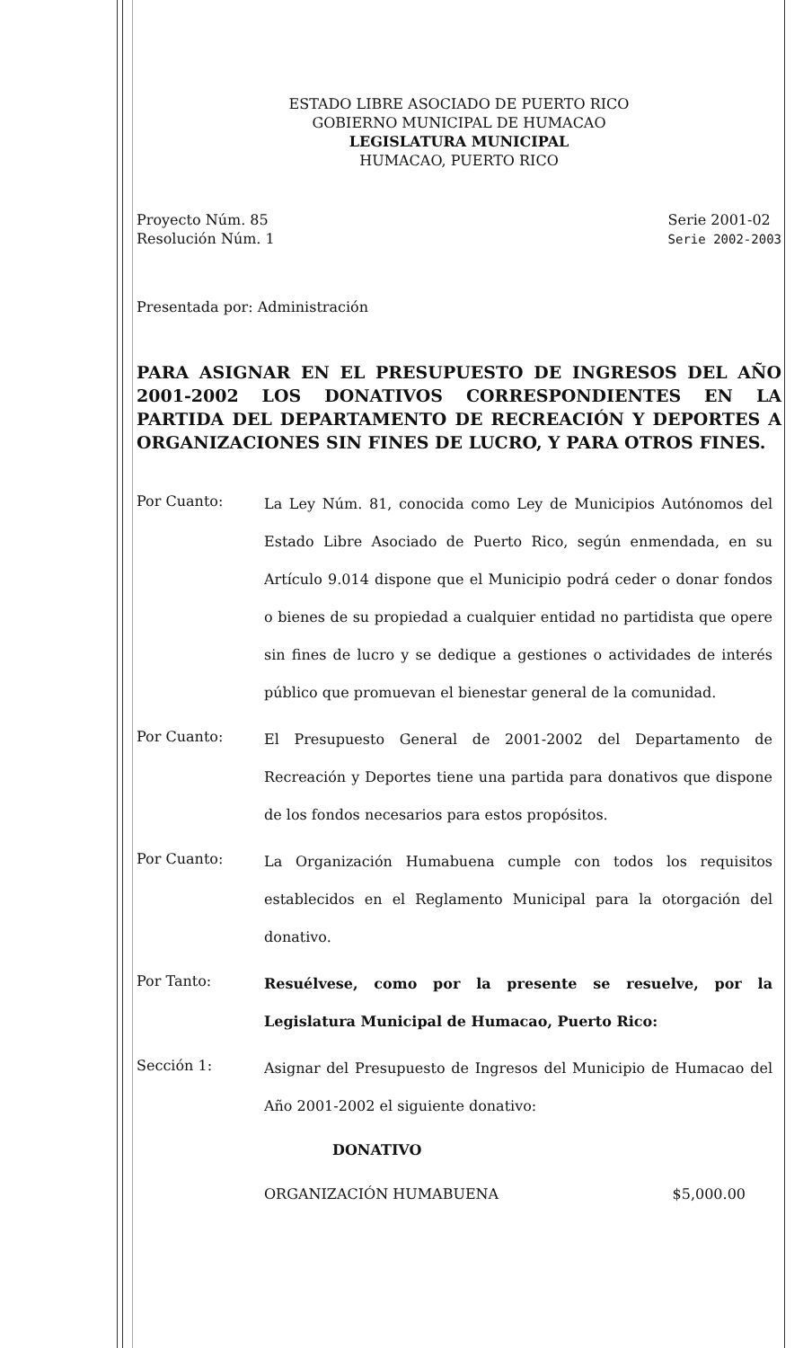ESTADO LIBRE ASOCIADO DE PUERTO RICO
GOBIERNO MUNICIPAL DE HUMACAO
LEGISLATURA MUNICIPAL
HUMACAO, PUERTO RICO
Proyecto Núm. 85
Resolución Núm. 1
Serie 2001-02
Serie 2002-2003
Presentada por: Administración
PARA ASIGNAR EN EL PRESUPUESTO DE INGRESOS DEL AÑO 2001-2002 LOS DONATIVOS CORRESPONDIENTES EN LA PARTIDA DEL DEPARTAMENTO DE RECREACIÓN Y DEPORTES A ORGANIZACIONES SIN FINES DE LUCRO, Y PARA OTROS FINES.
Por Cuanto:
La Ley Núm. 81, conocida como Ley de Municipios Autónomos del Estado Libre Asociado de Puerto Rico, según enmendada, en su Artículo 9.014 dispone que el Municipio podrá ceder o donar fondos o bienes de su propiedad a cualquier entidad no partidista que opere sin fines de lucro y se dedique a gestiones o actividades de interés público que promuevan el bienestar general de la comunidad.
Por Cuanto:
El Presupuesto General de 2001-2002 del Departamento de Recreación y Deportes tiene una partida para donativos que dispone de los fondos necesarios para estos propósitos.
Por Cuanto:
La Organización Humabuena cumple con todos los requisitos establecidos en el Reglamento Municipal para la otorgación del donativo.
Por Tanto:
Resuélvese, como por la presente se resuelve, por la Legislatura Municipal de Humacao, Puerto Rico:
Sección 1:
Asignar del Presupuesto de Ingresos del Municipio de Humacao del Año 2001-2002 el siguiente donativo:
DONATIVO
ORGANIZACIÓN HUMABUENA $5,000.00